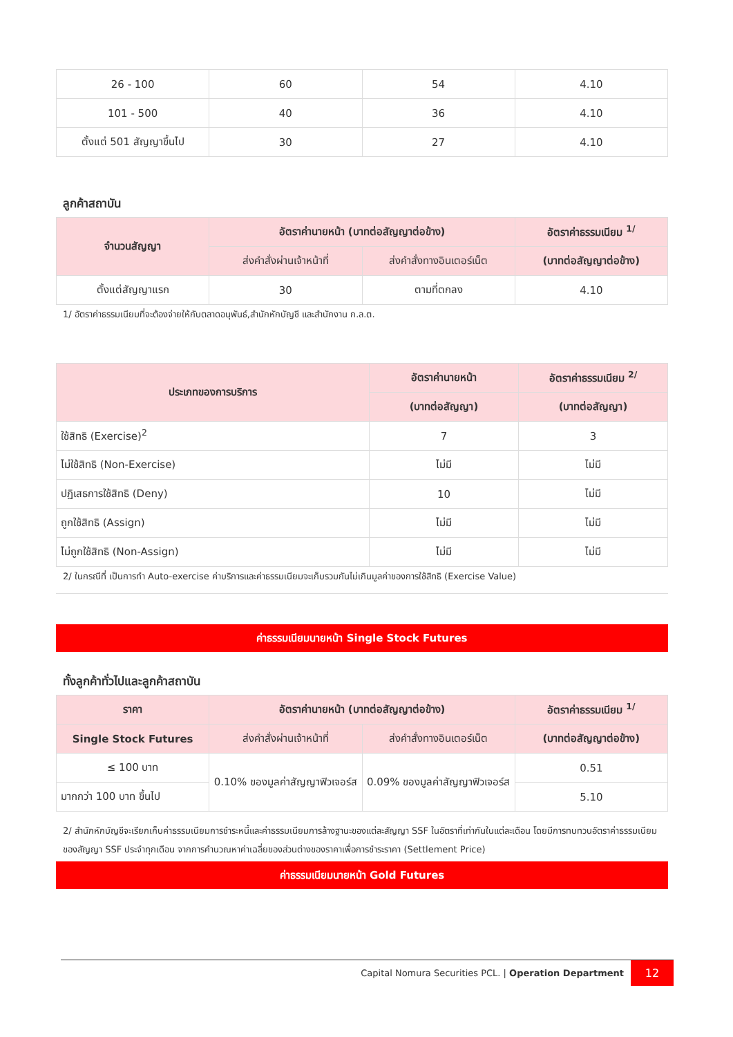| 26 - 100 | 60 | 54 | 4.10 |
| 101 - 500 | 40 | 36 | 4.10 |
| ตั้งแต่ 501 สัญญาขึ้นไป | 30 | 27 | 4.10 |
ลูกค้าสถาบัน
| จำนวนสัญญา | อัตราค่านายหน้า (บาทต่อสัญญาต่อข้าง) | | อัตราค่าธรรมเนียม <sup>1/</sup> |
| --- | --- | --- | --- |
| | ส่งคำสั่งผ่านเจ้าหน้าที่ | ส่งคำสั่งทางอินเตอร์เน็ต | (บาทต่อสัญญาต่อข้าง) |
| ตั้งแต่สัญญาแรก | 30 | ตามที่ตกลง | 4.10 |
1/ อัตราค่าธรรมเนียมที่จะต้องจ่ายให้กับตลาดอนุพันธ์,สำนักหักบัญชี และสำนักงาน ก.ล.ต.
| ประเภทของการบริการ | อัตราค่านายหน้า | อัตราค่าธรรมเนียม <sup>2/</sup> |
| --- | --- | --- |
| | (บาทต่อสัญญา) | (บาทต่อสัญญา) |
| ใช้สิทธิ (Exercise)<sup>2</sup> | 7 | 3 |
| ไม่ใช้สิทธิ (Non-Exercise) | ไม่มี | ไม่มี |
| ปฏิเสธการใช้สิทธิ (Deny) | 10 | ไม่มี |
| ถูกใช้สิทธิ (Assign) | ไม่มี | ไม่มี |
| ไม่ถูกใช้สิทธิ (Non-Assign) | ไม่มี | ไม่มี |
2/ ในกรณีที่ เป็นการทำ Auto-exercise ค่าบริการและค่าธรรมเนียมจะเก็บรวมกันไม่เกินมูลค่าของการใช้สิทธิ (Exercise Value)
ค่าธรรมเนียมนายหน้า Single Stock Futures
ทั้งลูกค้าทั่วไปและลูกค้าสถาบัน
| ราคา | อัตราค่านายหน้า (บาทต่อสัญญาต่อข้าง) | | อัตราค่าธรรมเนียม <sup>1/</sup> |
| --- | --- | --- | --- |
| Single Stock Futures | ส่งคำสั่งผ่านเจ้าหน้าที่ | ส่งคำสั่งทางอินเตอร์เน็ต | (บาทต่อสัญญาต่อข้าง) |
| ≤ 100 บาท | 0.10% ของมูลค่าสัญญาฟิวเจอร์ส | 0.09% ของมูลค่าสัญญาฟิวเจอร์ส | 0.51 |
| มากกว่า 100 บาท ขึ้นไป | | | 5.10 |
2/ สำนักหักบัญชีจะเรียกเก็บค่าธรรมเนียมการชำระหนี้และค่าธรรมเนียมการล้างฐานะของแต่ละสัญญา SSF ในอัตราที่เท่ากันในแต่ละเดือน โดยมีการทบทวนอัตราค่าธรรมเนียมของสัญญา SSF ประจำทุกเดือน จากการคำนวณหาค่าเฉลี่ยของส่วนต่างของราคาเพื่อการชำระราคา (Settlement Price)
ค่าธรรมเนียมนายหน้า Gold Futures
Capital Nomura Securities PCL. | Operation Department 12